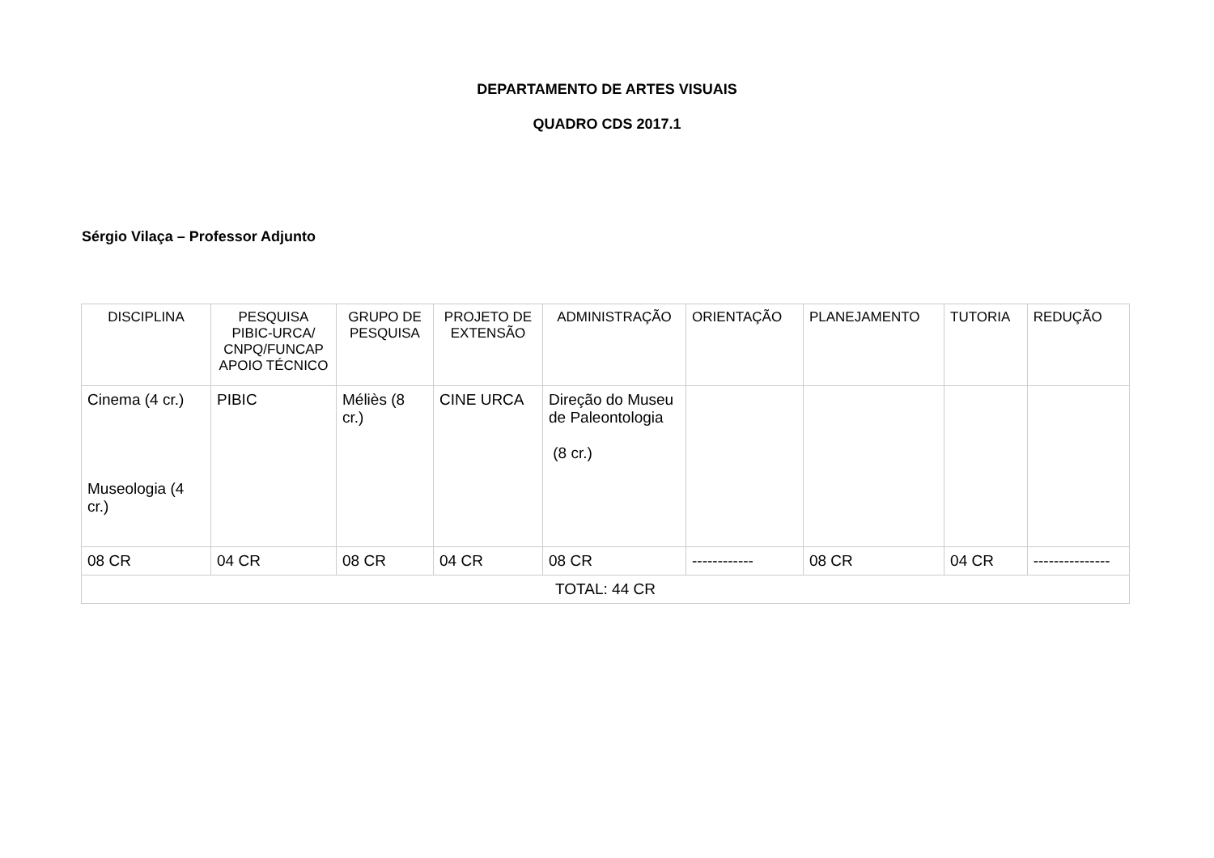DEPARTAMENTO DE ARTES VISUAIS
QUADRO CDS 2017.1
Sérgio Vilaça – Professor Adjunto
| DISCIPLINA | PESQUISA PIBIC-URCA/ CNPQ/FUNCAP APOIO TÉCNICO | GRUPO DE PESQUISA | PROJETO DE EXTENSÃO | ADMINISTRAÇÃO | ORIENTAÇÃO | PLANEJAMENTO | TUTORIA | REDUÇÃO |
| --- | --- | --- | --- | --- | --- | --- | --- | --- |
| Cinema (4 cr.) Museologia (4 cr.) | PIBIC | Méliès (8 cr.) | CINE URCA | Direção do Museu de Paleontologia (8 cr.) | | | | |
| 08 CR | 04 CR | 08 CR | 04 CR | 08 CR | ------------ | 08 CR | 04 CR | --------------- |
| TOTAL: 44 CR | | | | | | | | |